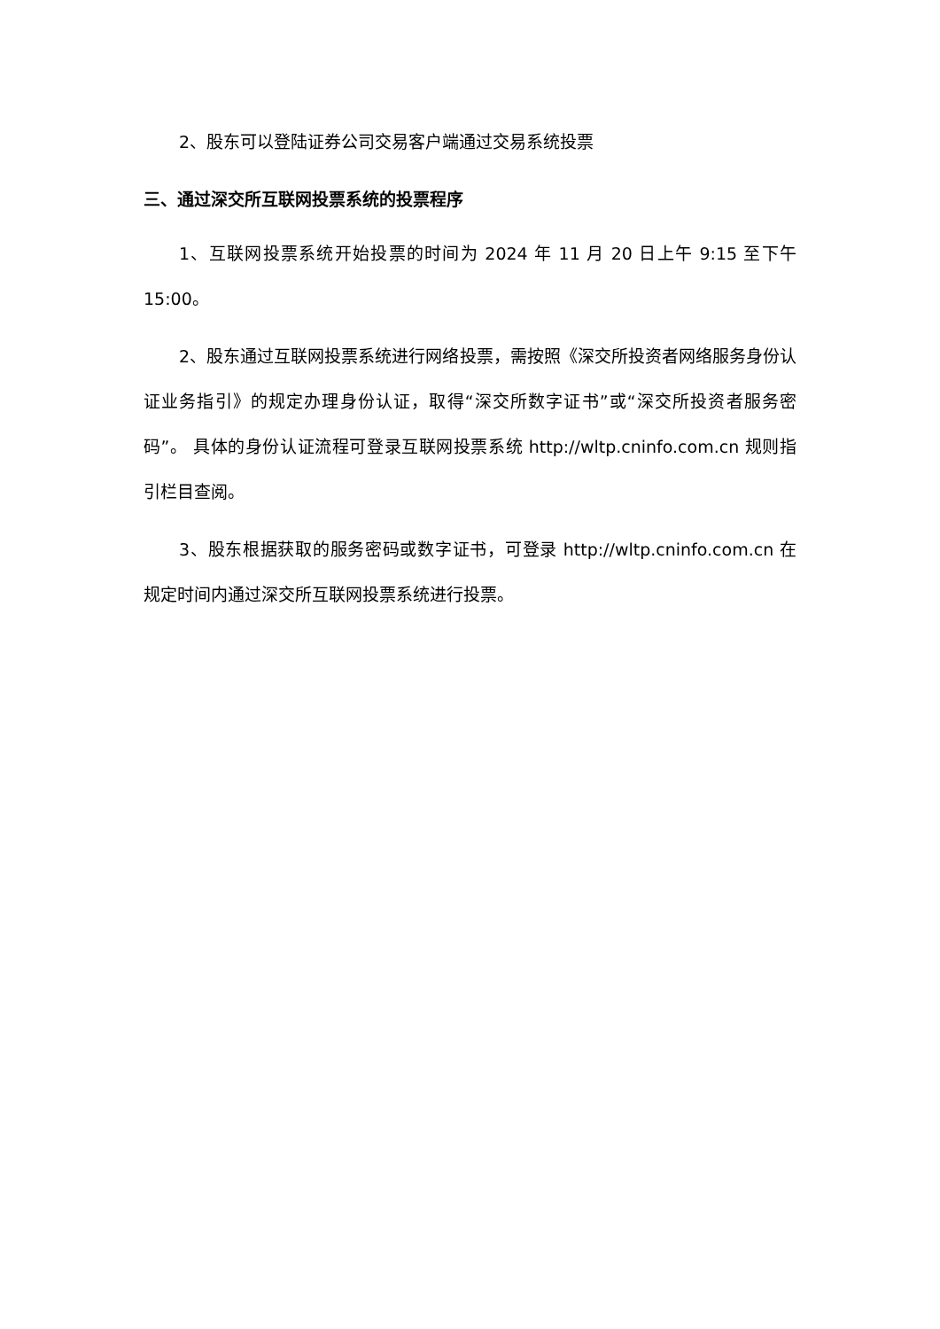2、股东可以登陆证券公司交易客户端通过交易系统投票
三、通过深交所互联网投票系统的投票程序
1、互联网投票系统开始投票的时间为 2024 年 11 月 20 日上午 9:15 至下午 15:00。
2、股东通过互联网投票系统进行网络投票，需按照《深交所投资者网络服务身份认证业务指引》的规定办理身份认证，取得“深交所数字证书”或“深交所投资者服务密码”。 具体的身份认证流程可登录互联网投票系统 http://wltp.cninfo.com.cn 规则指引栏目查阅。
3、股东根据获取的服务密码或数字证书，可登录 http://wltp.cninfo.com.cn 在规定时间内通过深交所互联网投票系统进行投票。